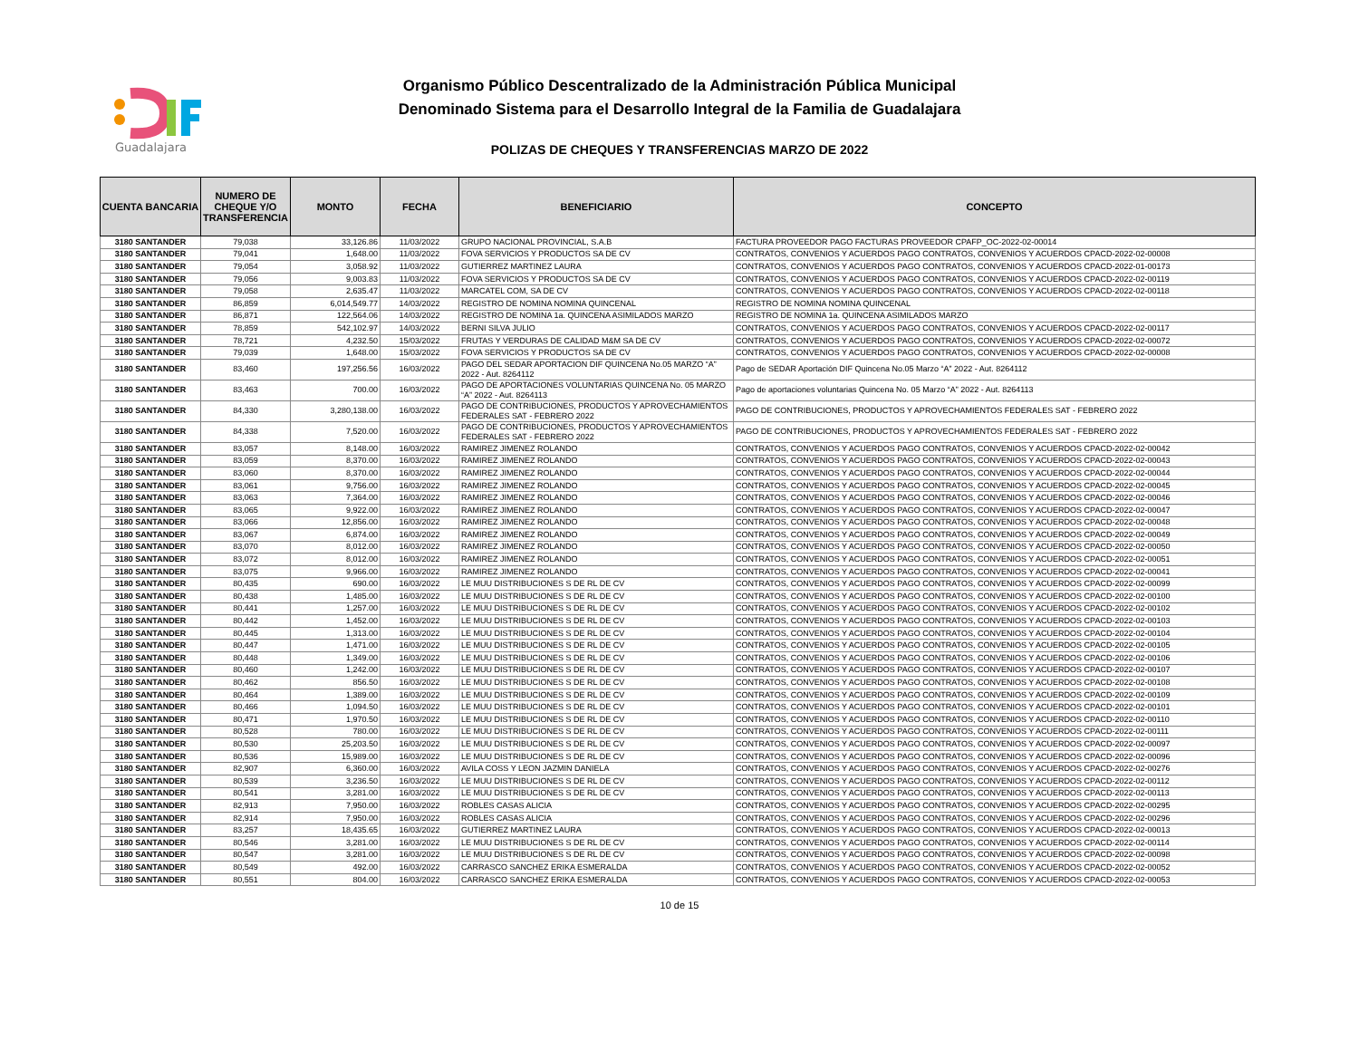Guadalajara
Organismo Público Descentralizado de la Administración Pública Municipal
Denominado Sistema para el Desarrollo Integral de la Familia de Guadalajara
POLIZAS DE CHEQUES Y TRANSFERENCIAS MARZO DE 2022
| CUENTA BANCARIA | NUMERO DE CHEQUE Y/O TRANSFERENCIA | MONTO | FECHA | BENEFICIARIO | CONCEPTO |
| --- | --- | --- | --- | --- | --- |
| 3180 SANTANDER | 79,038 | 33,126.86 | 11/03/2022 | GRUPO NACIONAL PROVINCIAL, S.A.B | FACTURA PROVEEDOR PAGO FACTURAS PROVEEDOR CPAFP_OC-2022-02-00014 |
| 3180 SANTANDER | 79,041 | 1,648.00 | 11/03/2022 | FOVA SERVICIOS Y PRODUCTOS SA DE CV | CONTRATOS, CONVENIOS Y ACUERDOS PAGO CONTRATOS, CONVENIOS Y ACUERDOS CPACD-2022-02-00008 |
| 3180 SANTANDER | 79,054 | 3,058.92 | 11/03/2022 | GUTIERREZ MARTINEZ LAURA | CONTRATOS, CONVENIOS Y ACUERDOS PAGO CONTRATOS, CONVENIOS Y ACUERDOS CPACD-2022-01-00173 |
| 3180 SANTANDER | 79,056 | 9,003.83 | 11/03/2022 | FOVA SERVICIOS Y PRODUCTOS SA DE CV | CONTRATOS, CONVENIOS Y ACUERDOS PAGO CONTRATOS, CONVENIOS Y ACUERDOS CPACD-2022-02-00119 |
| 3180 SANTANDER | 79,058 | 2,635.47 | 11/03/2022 | MARCATEL COM, SA DE CV | CONTRATOS, CONVENIOS Y ACUERDOS PAGO CONTRATOS, CONVENIOS Y ACUERDOS CPACD-2022-02-00118 |
| 3180 SANTANDER | 86,859 | 6,014,549.77 | 14/03/2022 | REGISTRO DE NOMINA NOMINA QUINCENAL | REGISTRO DE NOMINA NOMINA QUINCENAL |
| 3180 SANTANDER | 86,871 | 122,564.06 | 14/03/2022 | REGISTRO DE NOMINA 1a. QUINCENA ASIMILADOS MARZO | REGISTRO DE NOMINA 1a. QUINCENA ASIMILADOS MARZO |
| 3180 SANTANDER | 78,859 | 542,102.97 | 14/03/2022 | BERNI SILVA JULIO | CONTRATOS, CONVENIOS Y ACUERDOS PAGO CONTRATOS, CONVENIOS Y ACUERDOS CPACD-2022-02-00117 |
| 3180 SANTANDER | 78,721 | 4,232.50 | 15/03/2022 | FRUTAS Y VERDURAS DE CALIDAD M&M SA DE CV | CONTRATOS, CONVENIOS Y ACUERDOS PAGO CONTRATOS, CONVENIOS Y ACUERDOS CPACD-2022-02-00072 |
| 3180 SANTANDER | 79,039 | 1,648.00 | 15/03/2022 | FOVA SERVICIOS Y PRODUCTOS SA DE CV | CONTRATOS, CONVENIOS Y ACUERDOS PAGO CONTRATOS, CONVENIOS Y ACUERDOS CPACD-2022-02-00008 |
| 3180 SANTANDER | 83,460 | 197,256.56 | 16/03/2022 | PAGO DEL SEDAR APORTACION DIF QUINCENA No.05 MARZO “A” 2022 - Aut. 8264112 | Pago de SEDAR Aportación DIF Quincena No.05 Marzo “A” 2022 - Aut. 8264112 |
| 3180 SANTANDER | 83,463 | 700.00 | 16/03/2022 | PAGO DE APORTACIONES VOLUNTARIAS QUINCENA No. 05 MARZO “A” 2022 - Aut. 8264113 | Pago de aportaciones voluntarias Quincena No. 05 Marzo “A” 2022 - Aut. 8264113 |
| 3180 SANTANDER | 84,330 | 3,280,138.00 | 16/03/2022 | PAGO DE CONTRIBUCIONES, PRODUCTOS Y APROVECHAMIENTOS FEDERALES SAT - FEBRERO 2022 | PAGO DE CONTRIBUCIONES, PRODUCTOS Y APROVECHAMIENTOS FEDERALES SAT - FEBRERO 2022 |
| 3180 SANTANDER | 84,338 | 7,520.00 | 16/03/2022 | PAGO DE CONTRIBUCIONES, PRODUCTOS Y APROVECHAMIENTOS FEDERALES SAT - FEBRERO 2022 | PAGO DE CONTRIBUCIONES, PRODUCTOS Y APROVECHAMIENTOS FEDERALES SAT - FEBRERO 2022 |
| 3180 SANTANDER | 83,057 | 8,148.00 | 16/03/2022 | RAMIREZ JIMENEZ ROLANDO | CONTRATOS, CONVENIOS Y ACUERDOS PAGO CONTRATOS, CONVENIOS Y ACUERDOS CPACD-2022-02-00042 |
| 3180 SANTANDER | 83,059 | 8,370.00 | 16/03/2022 | RAMIREZ JIMENEZ ROLANDO | CONTRATOS, CONVENIOS Y ACUERDOS PAGO CONTRATOS, CONVENIOS Y ACUERDOS CPACD-2022-02-00043 |
| 3180 SANTANDER | 83,060 | 8,370.00 | 16/03/2022 | RAMIREZ JIMENEZ ROLANDO | CONTRATOS, CONVENIOS Y ACUERDOS PAGO CONTRATOS, CONVENIOS Y ACUERDOS CPACD-2022-02-00044 |
| 3180 SANTANDER | 83,061 | 9,756.00 | 16/03/2022 | RAMIREZ JIMENEZ ROLANDO | CONTRATOS, CONVENIOS Y ACUERDOS PAGO CONTRATOS, CONVENIOS Y ACUERDOS CPACD-2022-02-00045 |
| 3180 SANTANDER | 83,063 | 7,364.00 | 16/03/2022 | RAMIREZ JIMENEZ ROLANDO | CONTRATOS, CONVENIOS Y ACUERDOS PAGO CONTRATOS, CONVENIOS Y ACUERDOS CPACD-2022-02-00046 |
| 3180 SANTANDER | 83,065 | 9,922.00 | 16/03/2022 | RAMIREZ JIMENEZ ROLANDO | CONTRATOS, CONVENIOS Y ACUERDOS PAGO CONTRATOS, CONVENIOS Y ACUERDOS CPACD-2022-02-00047 |
| 3180 SANTANDER | 83,066 | 12,856.00 | 16/03/2022 | RAMIREZ JIMENEZ ROLANDO | CONTRATOS, CONVENIOS Y ACUERDOS PAGO CONTRATOS, CONVENIOS Y ACUERDOS CPACD-2022-02-00048 |
| 3180 SANTANDER | 83,067 | 6,874.00 | 16/03/2022 | RAMIREZ JIMENEZ ROLANDO | CONTRATOS, CONVENIOS Y ACUERDOS PAGO CONTRATOS, CONVENIOS Y ACUERDOS CPACD-2022-02-00049 |
| 3180 SANTANDER | 83,070 | 8,012.00 | 16/03/2022 | RAMIREZ JIMENEZ ROLANDO | CONTRATOS, CONVENIOS Y ACUERDOS PAGO CONTRATOS, CONVENIOS Y ACUERDOS CPACD-2022-02-00050 |
| 3180 SANTANDER | 83,072 | 8,012.00 | 16/03/2022 | RAMIREZ JIMENEZ ROLANDO | CONTRATOS, CONVENIOS Y ACUERDOS PAGO CONTRATOS, CONVENIOS Y ACUERDOS CPACD-2022-02-00051 |
| 3180 SANTANDER | 83,075 | 9,966.00 | 16/03/2022 | RAMIREZ JIMENEZ ROLANDO | CONTRATOS, CONVENIOS Y ACUERDOS PAGO CONTRATOS, CONVENIOS Y ACUERDOS CPACD-2022-02-00041 |
| 3180 SANTANDER | 80,435 | 690.00 | 16/03/2022 | LE MUU DISTRIBUCIONES S DE RL DE CV | CONTRATOS, CONVENIOS Y ACUERDOS PAGO CONTRATOS, CONVENIOS Y ACUERDOS CPACD-2022-02-00099 |
| 3180 SANTANDER | 80,438 | 1,485.00 | 16/03/2022 | LE MUU DISTRIBUCIONES S DE RL DE CV | CONTRATOS, CONVENIOS Y ACUERDOS PAGO CONTRATOS, CONVENIOS Y ACUERDOS CPACD-2022-02-00100 |
| 3180 SANTANDER | 80,441 | 1,257.00 | 16/03/2022 | LE MUU DISTRIBUCIONES S DE RL DE CV | CONTRATOS, CONVENIOS Y ACUERDOS PAGO CONTRATOS, CONVENIOS Y ACUERDOS CPACD-2022-02-00102 |
| 3180 SANTANDER | 80,442 | 1,452.00 | 16/03/2022 | LE MUU DISTRIBUCIONES S DE RL DE CV | CONTRATOS, CONVENIOS Y ACUERDOS PAGO CONTRATOS, CONVENIOS Y ACUERDOS CPACD-2022-02-00103 |
| 3180 SANTANDER | 80,445 | 1,313.00 | 16/03/2022 | LE MUU DISTRIBUCIONES S DE RL DE CV | CONTRATOS, CONVENIOS Y ACUERDOS PAGO CONTRATOS, CONVENIOS Y ACUERDOS CPACD-2022-02-00104 |
| 3180 SANTANDER | 80,447 | 1,471.00 | 16/03/2022 | LE MUU DISTRIBUCIONES S DE RL DE CV | CONTRATOS, CONVENIOS Y ACUERDOS PAGO CONTRATOS, CONVENIOS Y ACUERDOS CPACD-2022-02-00105 |
| 3180 SANTANDER | 80,448 | 1,349.00 | 16/03/2022 | LE MUU DISTRIBUCIONES S DE RL DE CV | CONTRATOS, CONVENIOS Y ACUERDOS PAGO CONTRATOS, CONVENIOS Y ACUERDOS CPACD-2022-02-00106 |
| 3180 SANTANDER | 80,460 | 1,242.00 | 16/03/2022 | LE MUU DISTRIBUCIONES S DE RL DE CV | CONTRATOS, CONVENIOS Y ACUERDOS PAGO CONTRATOS, CONVENIOS Y ACUERDOS CPACD-2022-02-00107 |
| 3180 SANTANDER | 80,462 | 856.50 | 16/03/2022 | LE MUU DISTRIBUCIONES S DE RL DE CV | CONTRATOS, CONVENIOS Y ACUERDOS PAGO CONTRATOS, CONVENIOS Y ACUERDOS CPACD-2022-02-00108 |
| 3180 SANTANDER | 80,464 | 1,389.00 | 16/03/2022 | LE MUU DISTRIBUCIONES S DE RL DE CV | CONTRATOS, CONVENIOS Y ACUERDOS PAGO CONTRATOS, CONVENIOS Y ACUERDOS CPACD-2022-02-00109 |
| 3180 SANTANDER | 80,466 | 1,094.50 | 16/03/2022 | LE MUU DISTRIBUCIONES S DE RL DE CV | CONTRATOS, CONVENIOS Y ACUERDOS PAGO CONTRATOS, CONVENIOS Y ACUERDOS CPACD-2022-02-00101 |
| 3180 SANTANDER | 80,471 | 1,970.50 | 16/03/2022 | LE MUU DISTRIBUCIONES S DE RL DE CV | CONTRATOS, CONVENIOS Y ACUERDOS PAGO CONTRATOS, CONVENIOS Y ACUERDOS CPACD-2022-02-00110 |
| 3180 SANTANDER | 80,528 | 780.00 | 16/03/2022 | LE MUU DISTRIBUCIONES S DE RL DE CV | CONTRATOS, CONVENIOS Y ACUERDOS PAGO CONTRATOS, CONVENIOS Y ACUERDOS CPACD-2022-02-00111 |
| 3180 SANTANDER | 80,530 | 25,203.50 | 16/03/2022 | LE MUU DISTRIBUCIONES S DE RL DE CV | CONTRATOS, CONVENIOS Y ACUERDOS PAGO CONTRATOS, CONVENIOS Y ACUERDOS CPACD-2022-02-00097 |
| 3180 SANTANDER | 80,536 | 15,989.00 | 16/03/2022 | LE MUU DISTRIBUCIONES S DE RL DE CV | CONTRATOS, CONVENIOS Y ACUERDOS PAGO CONTRATOS, CONVENIOS Y ACUERDOS CPACD-2022-02-00096 |
| 3180 SANTANDER | 82,907 | 6,360.00 | 16/03/2022 | AVILA COSS Y LEON JAZMIN DANIELA | CONTRATOS, CONVENIOS Y ACUERDOS PAGO CONTRATOS, CONVENIOS Y ACUERDOS CPACD-2022-02-00276 |
| 3180 SANTANDER | 80,539 | 3,236.50 | 16/03/2022 | LE MUU DISTRIBUCIONES S DE RL DE CV | CONTRATOS, CONVENIOS Y ACUERDOS PAGO CONTRATOS, CONVENIOS Y ACUERDOS CPACD-2022-02-00112 |
| 3180 SANTANDER | 80,541 | 3,281.00 | 16/03/2022 | LE MUU DISTRIBUCIONES S DE RL DE CV | CONTRATOS, CONVENIOS Y ACUERDOS PAGO CONTRATOS, CONVENIOS Y ACUERDOS CPACD-2022-02-00113 |
| 3180 SANTANDER | 82,913 | 7,950.00 | 16/03/2022 | ROBLES CASAS ALICIA | CONTRATOS, CONVENIOS Y ACUERDOS PAGO CONTRATOS, CONVENIOS Y ACUERDOS CPACD-2022-02-00295 |
| 3180 SANTANDER | 82,914 | 7,950.00 | 16/03/2022 | ROBLES CASAS ALICIA | CONTRATOS, CONVENIOS Y ACUERDOS PAGO CONTRATOS, CONVENIOS Y ACUERDOS CPACD-2022-02-00296 |
| 3180 SANTANDER | 83,257 | 18,435.65 | 16/03/2022 | GUTIERREZ MARTINEZ LAURA | CONTRATOS, CONVENIOS Y ACUERDOS PAGO CONTRATOS, CONVENIOS Y ACUERDOS CPACD-2022-02-00013 |
| 3180 SANTANDER | 80,546 | 3,281.00 | 16/03/2022 | LE MUU DISTRIBUCIONES S DE RL DE CV | CONTRATOS, CONVENIOS Y ACUERDOS PAGO CONTRATOS, CONVENIOS Y ACUERDOS CPACD-2022-02-00114 |
| 3180 SANTANDER | 80,547 | 3,281.00 | 16/03/2022 | LE MUU DISTRIBUCIONES S DE RL DE CV | CONTRATOS, CONVENIOS Y ACUERDOS PAGO CONTRATOS, CONVENIOS Y ACUERDOS CPACD-2022-02-00098 |
| 3180 SANTANDER | 80,549 | 492.00 | 16/03/2022 | CARRASCO SANCHEZ ERIKA ESMERALDA | CONTRATOS, CONVENIOS Y ACUERDOS PAGO CONTRATOS, CONVENIOS Y ACUERDOS CPACD-2022-02-00052 |
| 3180 SANTANDER | 80,551 | 804.00 | 16/03/2022 | CARRASCO SANCHEZ ERIKA ESMERALDA | CONTRATOS, CONVENIOS Y ACUERDOS PAGO CONTRATOS, CONVENIOS Y ACUERDOS CPACD-2022-02-00053 |
10 de 15